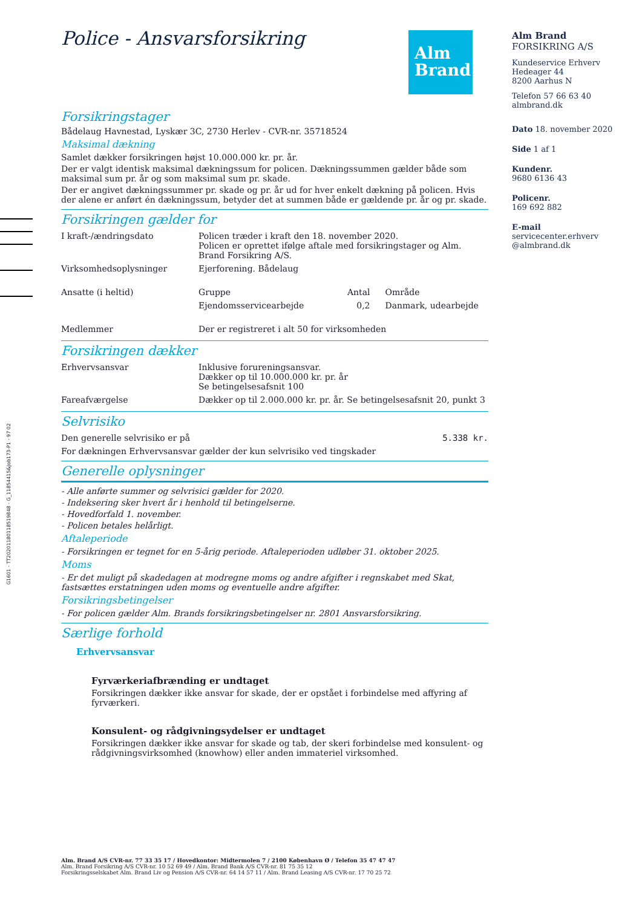G1601 - TT20201180118519848 - G_11854415&Job173-P1 - 97 02
Alm
Brand
Police - Ansvarsforsikring
Forsikringstager
Bådelaug Havnestad, Lyskær 3C, 2730 Herlev - CVR-nr. 35718524
Maksimal dækning
Samlet dækker forsikringen højst 10.000.000 kr. pr. år.
Der er valgt identisk maksimal dækningssum for policen. Dækningssummen gælder både som maksimal sum pr. år og som maksimal sum pr. skade.
Der er angivet dækningssummer pr. skade og pr. år ud for hver enkelt dækning på policen. Hvis der alene er anført én dækningssum, betyder det at summen både er gældende pr. år og pr. skade.
Forsikringen gælder for
| I kraft-/ændringsdato | Policen træder i kraft den 18. november 2020. Policen er oprettet ifølge aftale med forsikringstager og Alm. Brand Forsikring A/S. | | |
| Virksomhedsoplysninger | Ejerforening. Bådelaug | | |
| Ansatte (i heltid) | Gruppe | Antal | Område |
| | Ejendomsservicearbejde | 0,2 | Danmark, udearbejde |
| Medlemmer | Der er registreret i alt 50 for virksomheden | | |
Forsikringen dækker
| Erhvervsansvar | Inklusive forureningsansvar. Dækker op til 10.000.000 kr. pr. år Se betingelsesafsnit 100 |
| Fareafværgelse | Dækker op til 2.000.000 kr. pr. år. Se betingelsesafsnit 20, punkt 3 |
Selvrisiko
| Den generelle selvrisiko er på | 5.338 kr. |
For dækningen Erhvervsansvar gælder der kun selvrisiko ved tingskader
Generelle oplysninger
- Alle anførte summer og selvrisici gælder for 2020.
- Indeksering sker hvert år i henhold til betingelserne.
- Hovedforfald 1. november.
- Policen betales helårligt.
Aftaleperiode
- Forsikringen er tegnet for en 5-årig periode. Aftaleperioden udløber 31. oktober 2025.
Moms
- Er det muligt på skadedagen at modregne moms og andre afgifter i regnskabet med Skat, fastsættes erstatningen uden moms og eventuelle andre afgifter.
Forsikringsbetingelser
- For policen gælder Alm. Brands forsikringsbetingelser nr. 2801 Ansvarsforsikring.
Særlige forhold
Erhvervsansvar
Fyrværkeriafbrænding er undtaget
Forsikringen dækker ikke ansvar for skade, der er opstået i forbindelse med affyring af fyrværkeri.
Konsulent- og rådgivningsydelser er undtaget
Forsikringen dækker ikke ansvar for skade og tab, der skeri forbindelse med konsulent- og rådgivningsvirksomhed (knowhow) eller anden immateriel virksomhed.
Alm Brand
FORSIKRING A/S
Kundeservice Erhverv
Hedeager 44
8200 Aarhus N
Telefon 57 66 63 40
almbrand.dk
Dato 18. november 2020
Side 1 af 1
Kundenr.
9680 6136 43
Policenr.
169 692 882
E-mail
servicecenter.erhverv
@almbrand.dk
Alm. Brand A/S CVR-nr. 77 33 35 17 / Hovedkontor: Midtermolen 7 / 2100 København Ø / Telefon 35 47 47 47
Alm. Brand Forsikring A/S CVR-nr. 10 52 69 49 / Alm. Brand Bank A/S CVR-nr. 81 75 35 12
Forsikringsselskabet Alm. Brand Liv og Pension A/S CVR-nr. 64 14 57 11 / Alm. Brand Leasing A/S CVR-nr. 17 70 25 72